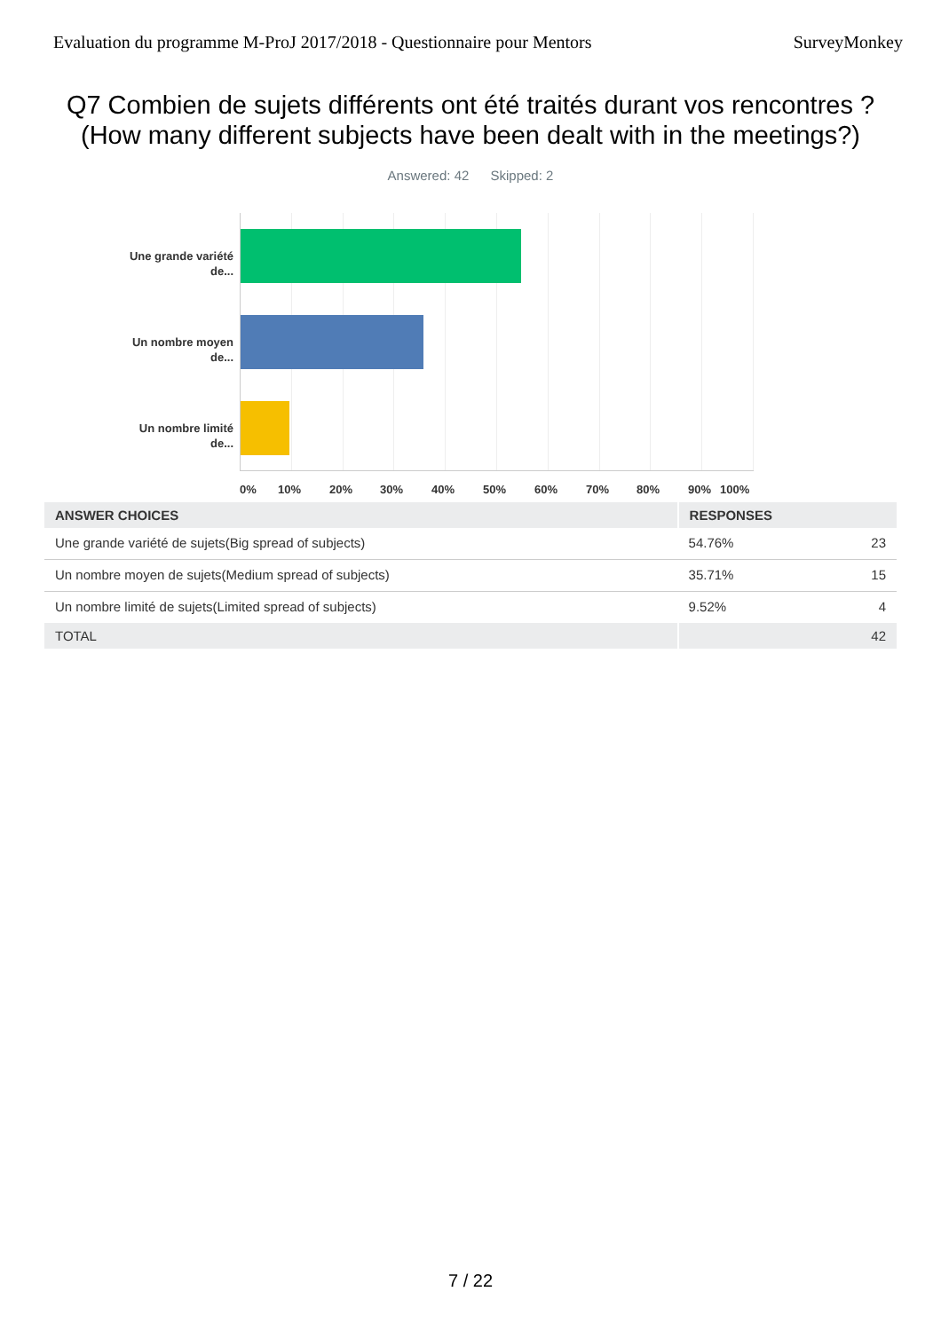Evaluation du programme M-ProJ 2017/2018 - Questionnaire pour Mentors SurveyMonkey
Q7 Combien de sujets différents ont été traités durant vos rencontres ? (How many different subjects have been dealt with in the meetings?)
Answered: 42 Skipped: 2
Une grande variété de...
Un nombre moyen de...
Un nombre limité de...
0% 10% 20% 30% 40% 50% 60% 70% 80% 90% 100%
| ANSWER CHOICES | RESPONSES | |
| --- | --- | --- |
| Une grande variété de sujets(Big spread of subjects) | 54.76% | 23 |
| Un nombre moyen de sujets(Medium spread of subjects) | 35.71% | 15 |
| Un nombre limité de sujets(Limited spread of subjects) | 9.52% | 4 |
| TOTAL | | 42 |
7 / 22